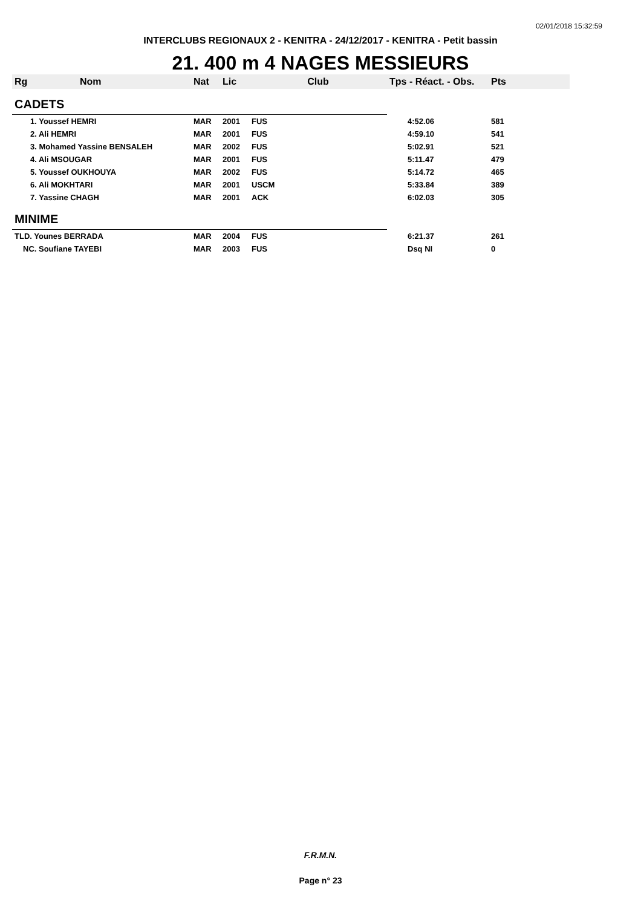02/01/2018 15:32:59
INTERCLUBS REGIONAUX 2 - KENITRA - 24/12/2017 - KENITRA - Petit bassin
21. 400 m 4 NAGES MESSIEURS
| Rg | Nom | Nat | Lic | Club | Tps - Réact. - Obs. | Pts |
| --- | --- | --- | --- | --- | --- | --- |
| CADETS | | | | | | |
| 1. Youssef HEMRI | | MAR | 2001 | FUS | 4:52.06 | 581 |
| 2. Ali HEMRI | | MAR | 2001 | FUS | 4:59.10 | 541 |
| 3. Mohamed Yassine BENSALEH | | MAR | 2002 | FUS | 5:02.91 | 521 |
| 4. Ali MSOUGAR | | MAR | 2001 | FUS | 5:11.47 | 479 |
| 5. Youssef OUKHOUYA | | MAR | 2002 | FUS | 5:14.72 | 465 |
| 6. Ali MOKHTARI | | MAR | 2001 | USCM | 5:33.84 | 389 |
| 7. Yassine CHAGH | | MAR | 2001 | ACK | 6:02.03 | 305 |
| MINIME | | | | | | |
| TLD. Younes BERRADA | | MAR | 2004 | FUS | 6:21.37 | 261 |
| NC. Soufiane TAYEBI | | MAR | 2003 | FUS | Dsq NI | 0 |
F.R.M.N.
Page n° 23